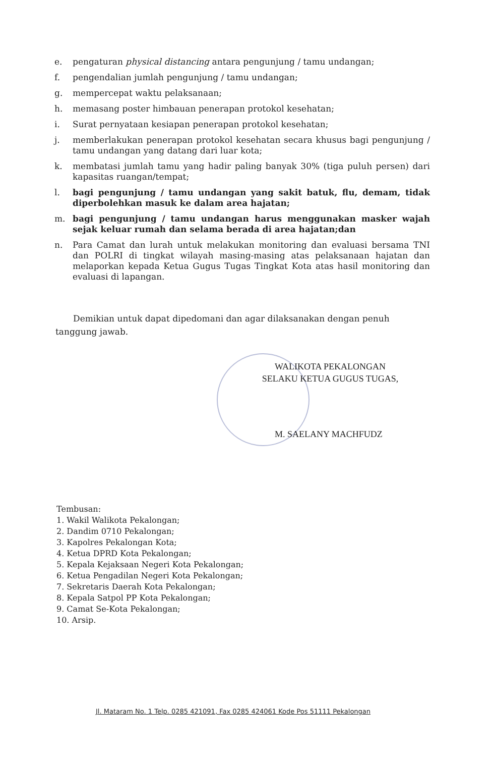e. pengaturan physical distancing antara pengunjung / tamu undangan;
f. pengendalian jumlah pengunjung / tamu undangan;
g. mempercepat waktu pelaksanaan;
h. memasang poster himbauan penerapan protokol kesehatan;
i. Surat pernyataan kesiapan penerapan protokol kesehatan;
j. memberlakukan penerapan protokol kesehatan secara khusus bagi pengunjung / tamu undangan yang datang dari luar kota;
k. membatasi jumlah tamu yang hadir paling banyak 30% (tiga puluh persen) dari kapasitas ruangan/tempat;
l. bagi pengunjung / tamu undangan yang sakit batuk, flu, demam, tidak diperbolehkan masuk ke dalam area hajatan;
m. bagi pengunjung / tamu undangan harus menggunakan masker wajah sejak keluar rumah dan selama berada di area hajatan;dan
n. Para Camat dan lurah untuk melakukan monitoring dan evaluasi bersama TNI dan POLRI di tingkat wilayah masing-masing atas pelaksanaan hajatan dan melaporkan kepada Ketua Gugus Tugas Tingkat Kota atas hasil monitoring dan evaluasi di lapangan.
Demikian untuk dapat dipedomani dan agar dilaksanakan dengan penuh tanggung jawab.
WALIKOTA PEKALONGAN
SELAKU KETUA GUGUS TUGAS,
M. SAELANY MACHFUDZ
Tembusan:
1. Wakil Walikota Pekalongan;
2. Dandim 0710 Pekalongan;
3. Kapolres Pekalongan Kota;
4. Ketua DPRD Kota Pekalongan;
5. Kepala Kejaksaan Negeri Kota Pekalongan;
6. Ketua Pengadilan Negeri Kota Pekalongan;
7. Sekretaris Daerah Kota Pekalongan;
8. Kepala Satpol PP Kota Pekalongan;
9. Camat Se-Kota Pekalongan;
10. Arsip.
Jl. Mataram No. 1 Telp. 0285 421091, Fax 0285 424061 Kode Pos 51111 Pekalongan